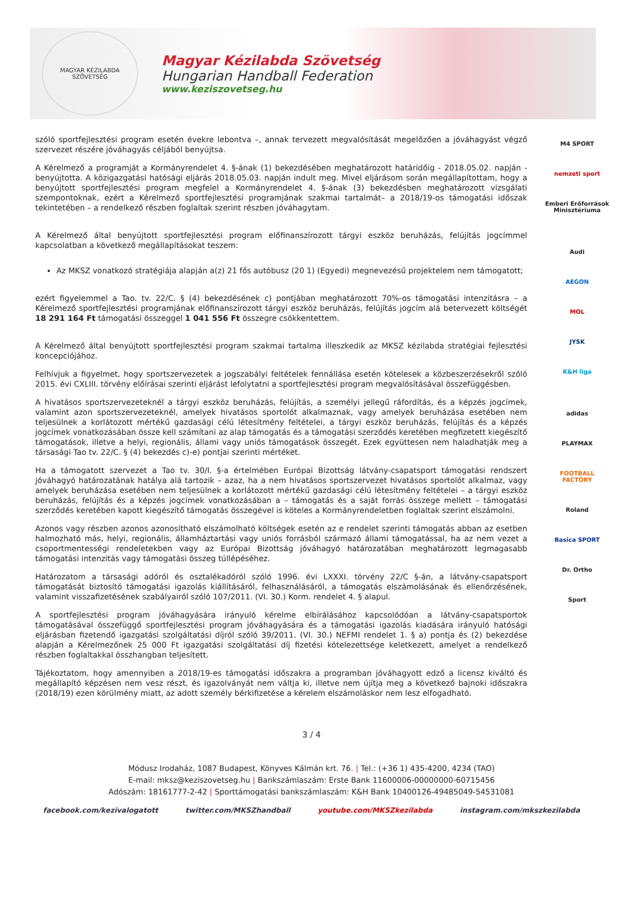MAGYAR KÉZILABDA SZÖVETSÉG
Magyar Kézilabda Szövetség
Hungarian Handball Federation
www.keziszovetseg.hu
szóló sportfejlesztési program esetén évekre lebontva –, annak tervezett megvalósítását megelőzően a jóváhagyást végző szervezet részére jóváhagyás céljából benyújtsa.
A Kérelmező a programját a Kormányrendelet 4. §-ának (1) bekezdésében meghatározott határidőig - 2018.05.02. napján - benyújtotta. A közigazgatási hatósági eljárás 2018.05.03. napján indult meg. Mivel eljárásom során megállapítottam, hogy a benyújtott sportfejlesztési program megfelel a Kormányrendelet 4. §-ának (3) bekezdésben meghatározott vizsgálati szempontoknak, ezért a Kérelmező sportfejlesztési programjának szakmai tartalmát– a 2018/19-os támogatási időszak tekintetében – a rendelkező részben foglaltak szerint részben jóváhagytam.
A Kérelmező által benyújtott sportfejlesztési program előfinanszírozott tárgyi eszköz beruházás, felújítás jogcímmel kapcsolatban a következő megállapításokat teszem:
Az MKSZ vonatkozó stratégiája alapján a(z) 21 fős autóbusz (20 1) (Egyedi) megnevezésű projektelem nem támogatott;
ezért figyelemmel a Tao. tv. 22/C. § (4) bekezdésének c) pontjában meghatározott 70%-os támogatási intenzitásra – a Kérelmező sportfejlesztési programjának előfinanszírozott tárgyi eszköz beruházás, felújítás jogcím alá betervezett költségét 18 291 164 Ft támogatási összeggel 1 041 556 Ft összegre csökkentettem.
A Kérelmező által benyújtott sportfejlesztési program szakmai tartalma illeszkedik az MKSZ kézilabda stratégiai fejlesztési koncepciójához.
Felhívjuk a figyelmet, hogy sportszervezetek a jogszabályi feltételek fennállása esetén kötelesek a közbeszerzésekről szóló 2015. évi CXLIII. törvény előírásai szerinti eljárást lefolytatni a sportfejlesztési program megvalósításával összefüggésben.
A hivatásos sportszervezeteknél a tárgyi eszköz beruházás, felújítás, a személyi jellegű ráfordítás, és a képzés jogcímek, valamint azon sportszervezeteknél, amelyek hivatásos sportolót alkalmaznak, vagy amelyek beruházása esetében nem teljesülnek a korlátozott mértékű gazdasági célú létesítmény feltételei, a tárgyi eszköz beruházás, felújítás és a képzés jogcímek vonatkozásában össze kell számítani az alap támogatás és a támogatási szerződés keretében megfizetett kiegészítő támogatások, illetve a helyi, regionális, állami vagy uniós támogatások összegét. Ezek együttesen nem haladhatják meg a társasági Tao tv. 22/C. § (4) bekezdés c)-e) pontjai szerinti mértéket.
Ha a támogatott szervezet a Tao tv. 30/I. §-a értelmében Európai Bizottság látvány-csapatsport támogatási rendszert jóváhagyó határozatának hatálya alá tartozik – azaz, ha a nem hivatásos sportszervezet hivatásos sportolót alkalmaz, vagy amelyek beruházása esetében nem teljesülnek a korlátozott mértékű gazdasági célú létesítmény feltételei – a tárgyi eszköz beruházás, felújítás és a képzés jogcímek vonatkozásában a – támogatás és a saját forrás összege mellett – támogatási szerződés keretében kapott kiegészítő támogatás összegével is köteles a Kormányrendeletben foglaltak szerint elszámolni.
Azonos vagy részben azonos azonosítható elszámolható költségek esetén az e rendelet szerinti támogatás abban az esetben halmozható más, helyi, regionális, államháztartási vagy uniós forrásból származó állami támogatással, ha az nem vezet a csoportmentességi rendeletekben vagy az Európai Bizottság jóváhagyó határozatában meghatározott legmagasabb támogatási intenzitás vagy támogatási összeg túllépéséhez.
Határozatom a társasági adóról és osztalékadóról szóló 1996. évi LXXXI. törvény 22/C §-án, a látvány-csapatsport támogatását biztosító támogatási igazolás kiállításáról, felhasználásáról, a támogatás elszámolásának és ellenőrzésének, valamint visszafizetésének szabályairól szóló 107/2011. (VI. 30.) Korm. rendelet 4. § alapul.
A sportfejlesztési program jóváhagyására irányuló kérelme elbírálásához kapcsolódóan a látvány-csapatsportok támogatásával összefüggő sportfejlesztési program jóváhagyására és a támogatási igazolás kiadására irányuló hatósági eljárásban fizetendő igazgatási szolgáltatási díjról szóló 39/2011. (VI. 30.) NEFMI rendelet 1. § a) pontja és (2) bekezdése alapján a Kérelmezőnek 25 000 Ft igazgatási szolgáltatási díj fizetési kötelezettsége keletkezett, amelyet a rendelkező részben foglaltakkal összhangban teljesített.
Tájékoztatom, hogy amennyiben a 2018/19-es támogatási időszakra a programban jóváhagyott edző a licensz kiváltó és megállapító képzésen nem vesz részt, és igazolványát nem váltja ki, illetve nem újítja meg a következő bajnoki időszakra (2018/19) ezen körülmény miatt, az adott személy bérkifizetése a kérelem elszámoláskor nem lesz elfogadható.
M4 SPORT
nemzeti sport
Emberi Erőforrások Minisztériuma
Audi
AEGON
MOL
JYSK
K&H liga
adidas
PLAYMAX
FOOTBALL FACTORY
Roland
Basica SPORT
Dr. Ortho
Sport
3 / 4
Módusz Irodaház, 1087 Budapest, Könyves Kálmán krt. 76. | Tel.: (+36 1) 435-4200, 4234 (TAO)
E-mail: mksz@keziszovetseg.hu | Bankszámlaszám: Erste Bank 11600006-00000000-60715456
Adószám: 18161777-2-42 | Sporttámogatási bankszámlaszám: K&H Bank 10400126-49485049-54531081
facebook.com/kezivalogatott twitter.com/MKSZhandball youtube.com/MKSZkezilabda instagram.com/mkszkezilabda